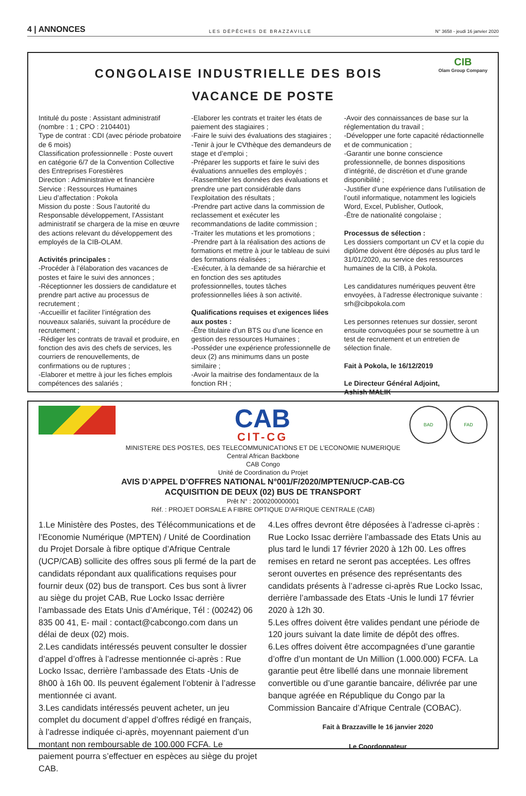4 | ANNONCES LES DÉPÊCHES DE BRAZZAVILLE N° 3658 - jeudi 16 janvier 2020
CIB
Olam Group Company
CONGOLAISE INDUSTRIELLE DES BOIS
VACANCE DE POSTE
Intitulé du poste : Assistant administratif (nombre : 1 ; CPO : 2104401)
Type de contrat : CDI (avec période probatoire de 6 mois)
Classification professionnelle : Poste ouvert en catégorie 6/7 de la Convention Collective des Entreprises Forestières
Direction : Administrative et financière
Service : Ressources Humaines
Lieu d’affectation : Pokola
Mission du poste : Sous l’autorité du Responsable développement, l’Assistant administratif se chargera de la mise en œuvre des actions relevant du développement des employés de la CIB-OLAM.
Activités principales :
-Procéder à l’élaboration des vacances de postes et faire le suivi des annonces ;
-Réceptionner les dossiers de candidature et prendre part active au processus de recrutement ;
-Accueillir et faciliter l’intégration des nouveaux salariés, suivant la procédure de recrutement ;
-Rédiger les contrats de travail et produire, en fonction des avis des chefs de services, les courriers de renouvellements, de confirmations ou de ruptures ;
-Elaborer et mettre à jour les fiches emplois compétences des salariés ;
-Elaborer les contrats et traiter les états de paiement des stagiaires ;
-Faire le suivi des évaluations des stagiaires ;
-Tenir à jour le CVthèque des demandeurs de stage et d’emploi ;
-Préparer les supports et faire le suivi des évaluations annuelles des employés ;
-Rassembler les données des évaluations et prendre une part considérable dans l’exploitation des résultats ;
-Prendre part active dans la commission de reclassement et exécuter les recommandations de ladite commission ;
-Traiter les mutations et les promotions ;
-Prendre part à la réalisation des actions de formations et mettre à jour le tableau de suivi des formations réalisées ;
-Exécuter, à la demande de sa hiérarchie et en fonction des ses aptitudes professionnelles, toutes tâches professionnelles liées à son activité.
Qualifications requises et exigences liées aux postes :
-Être titulaire d’un BTS ou d’une licence en gestion des ressources Humaines ;
-Posséder une expérience professionnelle de deux (2) ans minimums dans un poste similaire ;
-Avoir la maitrise des fondamentaux de la fonction RH ;
-Avoir des connaissances de base sur la réglementation du travail ;
-Développer une forte capacité rédactionnelle et de communication ;
-Garantir une bonne conscience professionnelle, de bonnes dispositions d’intégrité, de discrétion et d’une grande disponibilité ;
-Justifier d’une expérience dans l’utilisation de l’outil informatique, notamment les logiciels Word, Excel, Publisher, Outlook,
-Être de nationalité congolaise ;
Processus de sélection :
Les dossiers comportant un CV et la copie du diplôme doivent être déposés au plus tard le 31/01/2020, au service des ressources humaines de la CIB, à Pokola.
Les candidatures numériques peuvent être envoyées, à l’adresse électronique suivante : srh@cibpokola.com
Les personnes retenues sur dossier, seront ensuite convoquées pour se soumettre à un test de recrutement et un entretien de sélection finale.
Fait à Pokola, le 16/12/2019
Le Directeur Général Adjoint,
Ashish MALIK
CAB
CIT-CG
BAD FAD
MINISTERE DES POSTES, DES TELECOMMUNICATIONS ET DE L’ECONOMIE NUMERIQUE
Central African Backbone
CAB Congo
Unité de Coordination du Projet
AVIS D’APPEL D’OFFRES NATIONAL N°001/F/2020/MPTEN/UCP-CAB-CG
ACQUISITION DE DEUX (02) BUS DE TRANSPORT
Prêt N° : 2000200000001
Réf. : PROJET DORSALE A FIBRE OPTIQUE D’AFRIQUE CENTRALE (CAB)
1.Le Ministère des Postes, des Télécommunications et de l’Economie Numérique (MPTEN) / Unité de Coordination du Projet Dorsale à fibre optique d’Afrique Centrale (UCP/CAB) sollicite des offres sous pli fermé de la part de candidats répondant aux qualifications requises pour fournir deux (02) bus de transport. Ces bus sont à livrer au siège du projet CAB, Rue Locko Issac derrière l’ambassade des Etats Unis d’Amérique, Tél : (00242) 06 835 00 41, E- mail : contact@cabcongo.com dans un délai de deux (02) mois.
2.Les candidats intéressés peuvent consulter le dossier d’appel d’offres à l’adresse mentionnée ci-après : Rue Locko Issac, derrière l’ambassade des Etats -Unis de 8h00 à 16h 00. Ils peuvent également l’obtenir à l’adresse mentionnée ci avant.
3.Les candidats intéressés peuvent acheter, un jeu complet du document d’appel d’offres rédigé en français, à l’adresse indiquée ci-après, moyennant paiement d’un montant non remboursable de 100.000 FCFA. Le paiement pourra s’effectuer en espèces au siège du projet CAB.
4.Les offres devront être déposées à l’adresse ci-après : Rue Locko Issac derrière l’ambassade des Etats Unis au plus tard le lundi 17 février 2020 à 12h 00. Les offres remises en retard ne seront pas acceptées. Les offres seront ouvertes en présence des représentants des candidats présents à l’adresse ci-après Rue Locko Issac, derrière l’ambassade des Etats -Unis le lundi 17 février 2020 à 12h 30.
5.Les offres doivent être valides pendant une période de 120 jours suivant la date limite de dépôt des offres.
6.Les offres doivent être accompagnées d’une garantie d’offre d’un montant de Un Million (1.000.000) FCFA. La garantie peut être libellé dans une monnaie librement convertible ou d’une garantie bancaire, délivrée par une banque agréée en République du Congo par la Commission Bancaire d’Afrique Centrale (COBAC).
Fait à Brazzaville le 16 janvier 2020
Le Coordonnateur